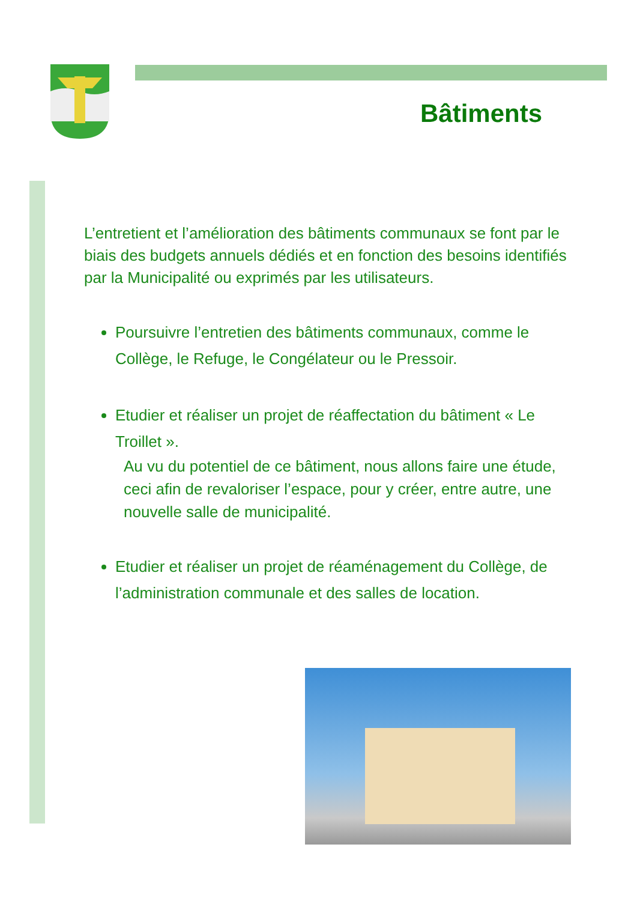Bâtiments
L’entretient et l’amélioration des bâtiments communaux se font par le biais des budgets annuels dédiés et en fonction des besoins identifiés par la Municipalité ou exprimés par les utilisateurs.
Poursuivre l’entretien des bâtiments communaux, comme le Collège, le Refuge, le Congélateur ou le Pressoir.
Etudier et réaliser un projet de réaffectation du bâtiment « Le Troillet ».
Au vu du potentiel de ce bâtiment, nous allons faire une étude, ceci afin de revaloriser l’espace, pour y créer, entre autre, une nouvelle salle de municipalité.
Etudier et réaliser un projet de réaménagement du Collège, de l’administration communale et des salles de location.